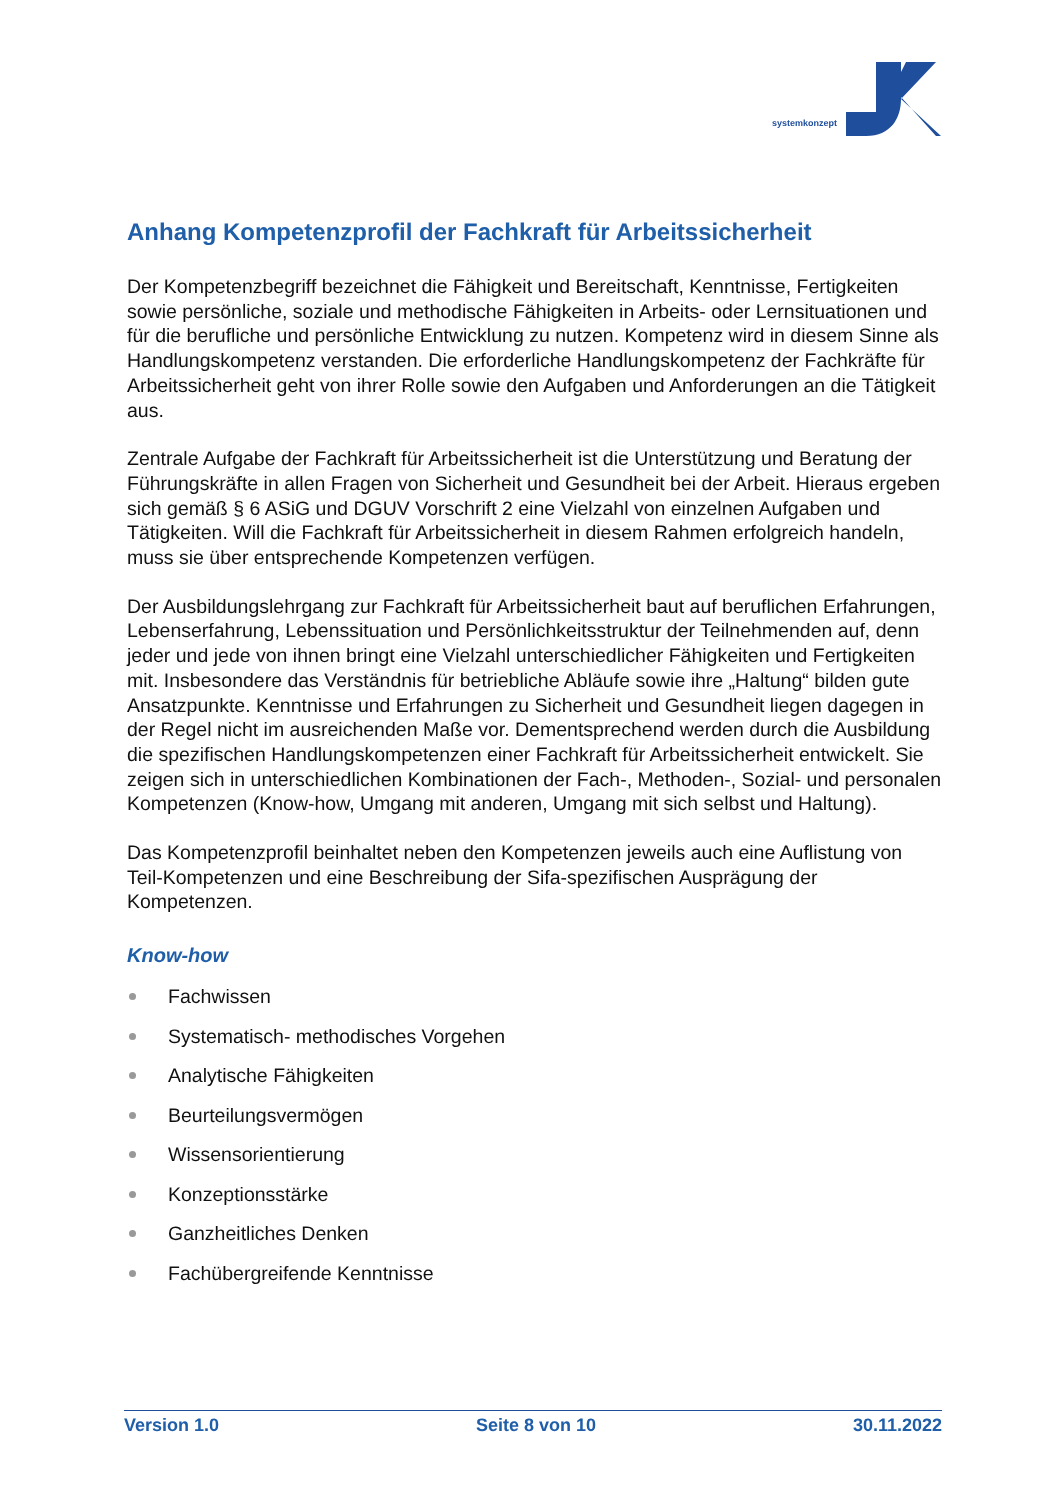systemkonzept
Anhang Kompetenzprofil der Fachkraft für Arbeitssicherheit
Der Kompetenzbegriff bezeichnet die Fähigkeit und Bereitschaft, Kenntnisse, Fertigkeiten sowie persönliche, soziale und methodische Fähigkeiten in Arbeits- oder Lernsituationen und für die berufliche und persönliche Entwicklung zu nutzen. Kompetenz wird in diesem Sinne als Handlungskompetenz verstanden. Die erforderliche Handlungskompetenz der Fachkräfte für Arbeitssicherheit geht von ihrer Rolle sowie den Aufgaben und Anforderungen an die Tätigkeit aus.
Zentrale Aufgabe der Fachkraft für Arbeitssicherheit ist die Unterstützung und Beratung der Führungskräfte in allen Fragen von Sicherheit und Gesundheit bei der Arbeit. Hieraus ergeben sich gemäß § 6 ASiG und DGUV Vorschrift 2 eine Vielzahl von einzelnen Aufgaben und Tätigkeiten. Will die Fachkraft für Arbeitssicherheit in diesem Rahmen erfolgreich handeln, muss sie über entsprechende Kompetenzen verfügen.
Der Ausbildungslehrgang zur Fachkraft für Arbeitssicherheit baut auf beruflichen Erfahrungen, Lebenserfahrung, Lebenssituation und Persönlichkeitsstruktur der Teilnehmenden auf, denn jeder und jede von ihnen bringt eine Vielzahl unterschiedlicher Fähigkeiten und Fertigkeiten mit. Insbesondere das Verständnis für betriebliche Abläufe sowie ihre „Haltung“ bilden gute Ansatzpunkte. Kenntnisse und Erfahrungen zu Sicherheit und Gesundheit liegen dagegen in der Regel nicht im ausreichenden Maße vor. Dementsprechend werden durch die Ausbildung die spezifischen Handlungskompetenzen einer Fachkraft für Arbeitssicherheit entwickelt. Sie zeigen sich in unterschiedlichen Kombinationen der Fach-, Methoden-, Sozial- und personalen Kompetenzen (Know-how, Umgang mit anderen, Umgang mit sich selbst und Haltung).
Das Kompetenzprofil beinhaltet neben den Kompetenzen jeweils auch eine Auflistung von Teil-Kompetenzen und eine Beschreibung der Sifa-spezifischen Ausprägung der Kompetenzen.
Know-how
Fachwissen
Systematisch- methodisches Vorgehen
Analytische Fähigkeiten
Beurteilungsvermögen
Wissensorientierung
Konzeptionsstärke
Ganzheitliches Denken
Fachübergreifende Kenntnisse
Version 1.0 Seite 8 von 10 30.11.2022